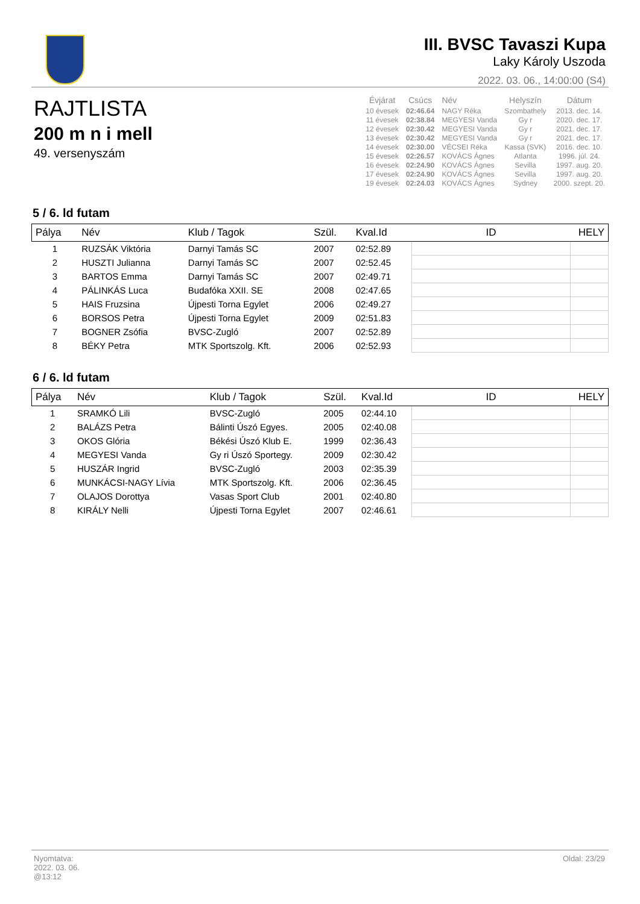III. BVSC Tavaszi Kupa
Laky Károly Uszoda
2022. 03. 06., 14:00:00 (S4)
RAJTLISTA
200 m n i mell
49. versenyszám
| Évjárat | Csúcs | Név | Helyszín | Dátum |
| --- | --- | --- | --- | --- |
| 10 évesek | 02:46.64 | NAGY Réka | Szombathely | 2013. dec. 14. |
| 11 évesek | 02:38.84 | MEGYESI Vanda | Gy r | 2020. dec. 17. |
| 12 évesek | 02:30.42 | MEGYESI Vanda | Gy r | 2021. dec. 17. |
| 13 évesek | 02:30.42 | MEGYESI Vanda | Gy r | 2021. dec. 17. |
| 14 évesek | 02:30.00 | VÉCSEI Réka | Kassa (SVK) | 2016. dec. 10. |
| 15 évesek | 02:26.57 | KOVÁCS Ágnes | Atlanta | 1996. júl. 24. |
| 16 évesek | 02:24.90 | KOVÁCS Ágnes | Sevilla | 1997. aug. 20. |
| 17 évesek | 02:24.90 | KOVÁCS Ágnes | Sevilla | 1997. aug. 20. |
| 19 évesek | 02:24.03 | KOVÁCS Ágnes | Sydney | 2000. szept. 20. |
5 / 6. ld futam
| Pálya | Név | Klub / Tagok | Szül. | Kval.Id | ID | HELY |
| --- | --- | --- | --- | --- | --- | --- |
| 1 | RUZSÁK Viktória | Darnyi Tamás SC | 2007 | 02:52.89 | | |
| 2 | HUSZTI Julianna | Darnyi Tamás SC | 2007 | 02:52.45 | | |
| 3 | BARTOS Emma | Darnyi Tamás SC | 2007 | 02:49.71 | | |
| 4 | PÁLINKÁS Luca | Budafóka XXII. SE | 2008 | 02:47.65 | | |
| 5 | HAIS Fruzsina | Újpesti Torna Egylet | 2006 | 02:49.27 | | |
| 6 | BORSOS Petra | Újpesti Torna Egylet | 2009 | 02:51.83 | | |
| 7 | BOGNER Zsófia | BVSC-Zugló | 2007 | 02:52.89 | | |
| 8 | BÉKY Petra | MTK Sportszolg. Kft. | 2006 | 02:52.93 | | |
6 / 6. ld futam
| Pálya | Név | Klub / Tagok | Szül. | Kval.Id | ID | HELY |
| --- | --- | --- | --- | --- | --- | --- |
| 1 | SRAMKÓ Lili | BVSC-Zugló | 2005 | 02:44.10 | | |
| 2 | BALÁZS Petra | Bálinti Úszó Egyes. | 2005 | 02:40.08 | | |
| 3 | OKOS Glória | Békési Úszó Klub E. | 1999 | 02:36.43 | | |
| 4 | MEGYESI Vanda | Gy ri Úszó Sportegy. | 2009 | 02:30.42 | | |
| 5 | HUSZÁR Ingrid | BVSC-Zugló | 2003 | 02:35.39 | | |
| 6 | MUNKÁCSI-NAGY Lívia | MTK Sportszolg. Kft. | 2006 | 02:36.45 | | |
| 7 | OLAJOS Dorottya | Vasas Sport Club | 2001 | 02:40.80 | | |
| 8 | KIRÁLY Nelli | Újpesti Torna Egylet | 2007 | 02:46.61 | | |
Nyomtatva:
2022. 03. 06.
@13:12
Oldal: 23/29